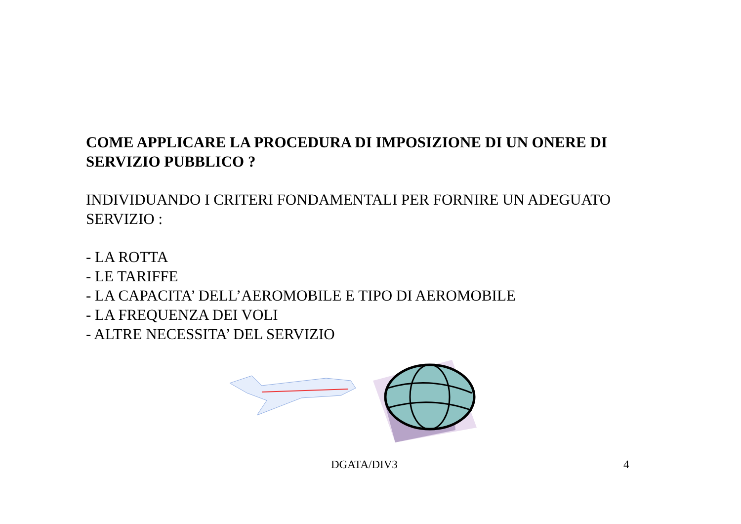COME APPLICARE LA PROCEDURA DI IMPOSIZIONE DI UN ONERE DI SERVIZIO PUBBLICO ?
INDIVIDUANDO I CRITERI FONDAMENTALI PER FORNIRE UN ADEGUATO SERVIZIO :
- LA ROTTA
- LE TARIFFE
- LA CAPACITA’ DELL’AEROMOBILE E TIPO DI AEROMOBILE
- LA FREQUENZA DEI VOLI
- ALTRE NECESSITA’ DEL SERVIZIO
DGATA/DIV3 4